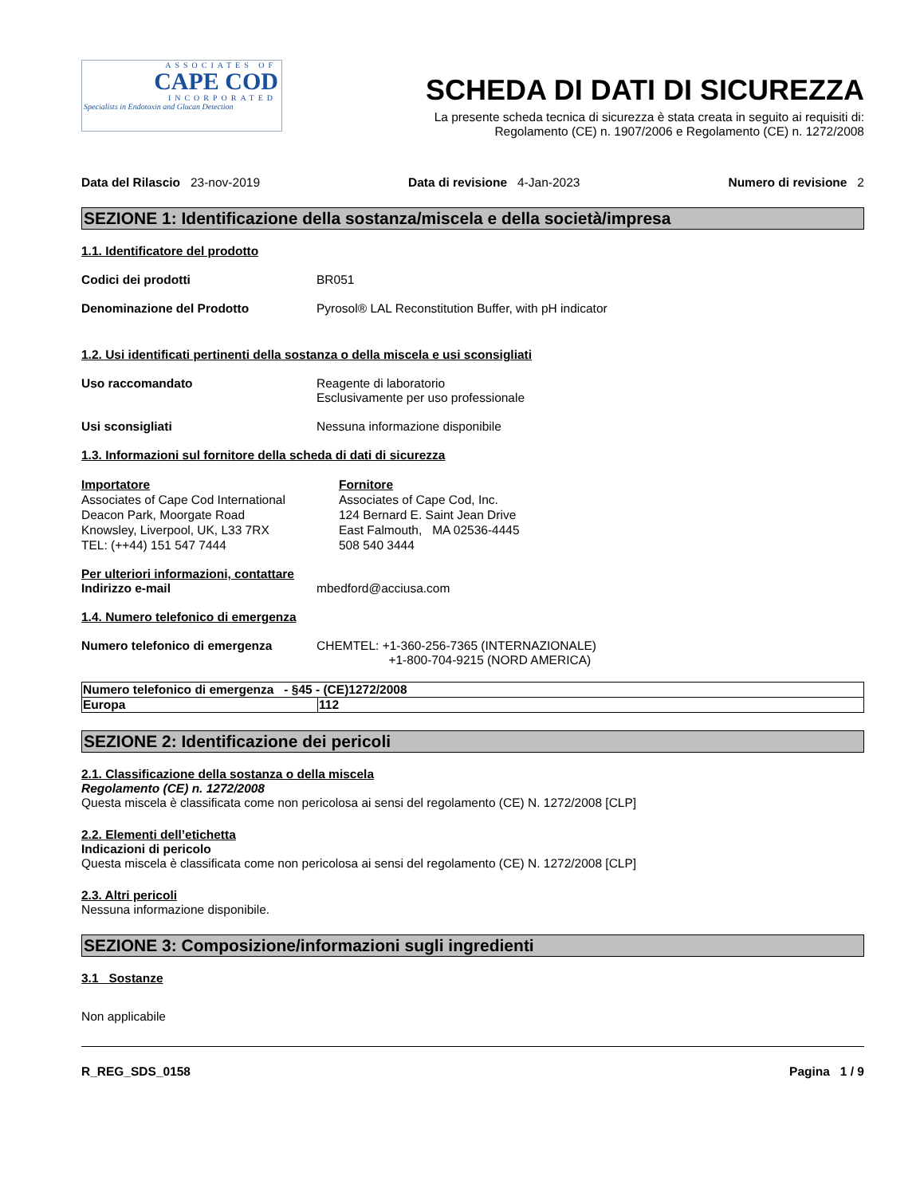ASSOCIATES OF
CAPE COD
INCORPORATED
Specialists in Endotoxin and Glucan Detection
SCHEDA DI DATI DI SICUREZZA
La presente scheda tecnica di sicurezza è stata creata in seguito ai requisiti di:
Regolamento (CE) n. 1907/2006 e Regolamento (CE) n. 1272/2008
Data del Rilascio 23-nov-2019 Data di revisione 4-Jan-2023 Numero di revisione 2
SEZIONE 1: Identificazione della sostanza/miscela e della società/impresa
1.1. Identificatore del prodotto
Codici dei prodotti BR051
Denominazione del Prodotto Pyrosol® LAL Reconstitution Buffer, with pH indicator
1.2. Usi identificati pertinenti della sostanza o della miscela e usi sconsigliati
Uso raccomandato Reagente di laboratorio
Esclusivamente per uso professionale
Usi sconsigliati Nessuna informazione disponibile
1.3. Informazioni sul fornitore della scheda di dati di sicurezza
Importatore
Associates of Cape Cod International
Deacon Park, Moorgate Road
Knowsley, Liverpool, UK, L33 7RX
TEL: (++44) 151 547 7444
Fornitore
Associates of Cape Cod, Inc.
124 Bernard E. Saint Jean Drive
East Falmouth, MA 02536-4445
508 540 3444
Per ulteriori informazioni, contattare
Indirizzo e-mail mbedford@acciusa.com
1.4. Numero telefonico di emergenza
Numero telefonico di emergenza CHEMTEL: +1-360-256-7365 (INTERNAZIONALE)
+1-800-704-9215 (NORD AMERICA)
| Numero telefonico di emergenza - §45 - (CE)1272/2008 | |
| Europa | 112 |
SEZIONE 2: Identificazione dei pericoli
2.1. Classificazione della sostanza o della miscela
Regolamento (CE) n. 1272/2008
Questa miscela è classificata come non pericolosa ai sensi del regolamento (CE) N. 1272/2008 [CLP]
2.2. Elementi dell’etichetta
Indicazioni di pericolo
Questa miscela è classificata come non pericolosa ai sensi del regolamento (CE) N. 1272/2008 [CLP]
2.3. Altri pericoli
Nessuna informazione disponibile.
SEZIONE 3: Composizione/informazioni sugli ingredienti
3.1 Sostanze
Non applicabile
R_REG_SDS_0158 Pagina 1 / 9